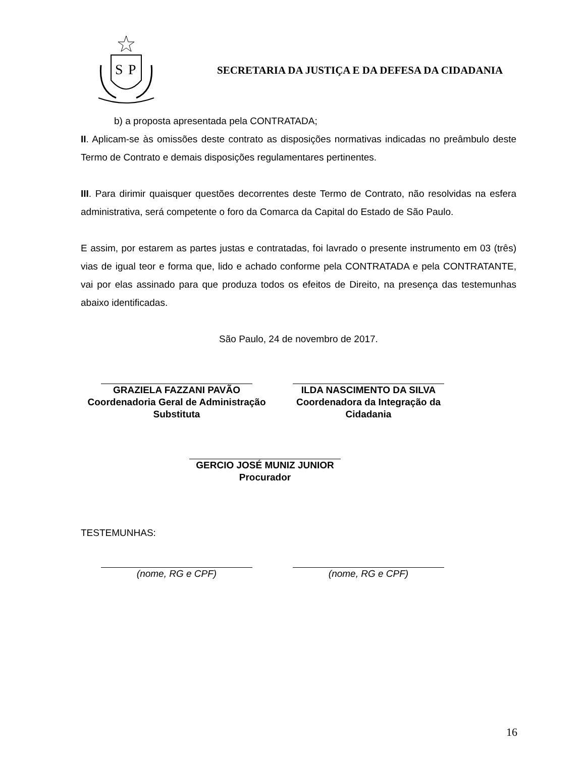S
P
SECRETARIA DA JUSTIÇA E DA DEFESA DA CIDADANIA
b) a proposta apresentada pela CONTRATADA;
II. Aplicam-se às omissões deste contrato as disposições normativas indicadas no preâmbulo deste Termo de Contrato e demais disposições regulamentares pertinentes.
III. Para dirimir quaisquer questões decorrentes deste Termo de Contrato, não resolvidas na esfera administrativa, será competente o foro da Comarca da Capital do Estado de São Paulo.
E assim, por estarem as partes justas e contratadas, foi lavrado o presente instrumento em 03 (três) vias de igual teor e forma que, lido e achado conforme pela CONTRATADA e pela CONTRATANTE, vai por elas assinado para que produza todos os efeitos de Direito, na presença das testemunhas abaixo identificadas.
São Paulo, 24 de novembro de 2017.
GRAZIELA FAZZANI PAVÃO
Coordenadoria Geral de Administração
Substituta
ILDA NASCIMENTO DA SILVA
Coordenadora da Integração da
Cidadania
GERCIO JOSÉ MUNIZ JUNIOR
Procurador
TESTEMUNHAS:
(nome, RG e CPF) (nome, RG e CPF)
16